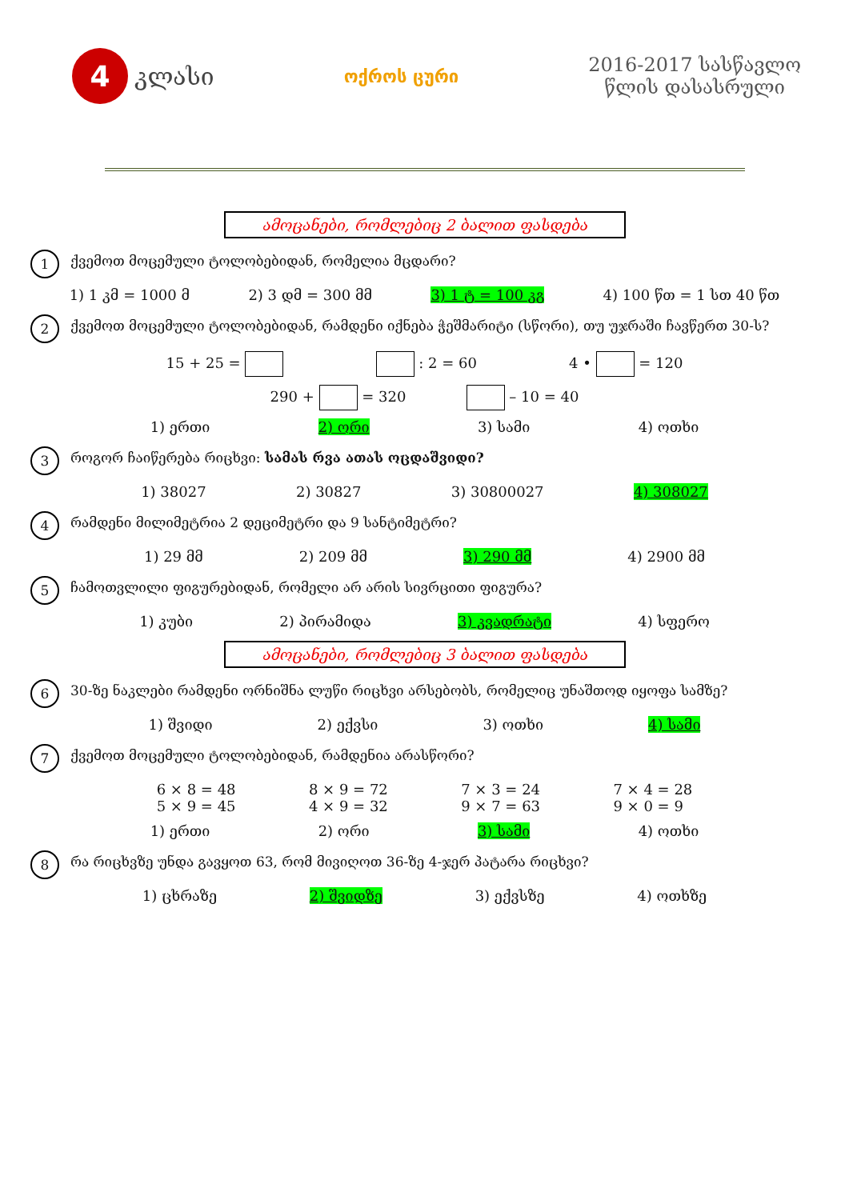4 კლასი
ოქროს ცური
2016-2017 სასწავლო
წლის დასასრული
ამოცანები, რომლებიც 2 ბალით ფასდება
1 ქვემოთ მოცემული ტოლობებიდან, რომელია მცდარი?
1) 1 კმ = 1000 მ 2) 3 დმ = 300 მმ 3) 1 ტ = 100 კგ 4) 100 წთ = 1 სთ 40 წთ
2 ქვემოთ მოცემული ტოლობებიდან, რამდენი იქნება ჭეშმარიტი (სწორი), თუ უჯრაში ჩავწერთ 30-ს?
15 + 25 = : 2 = 60 4 • = 120
290 + = 320 – 10 = 40
1) ერთი 2) ორი 3) სამი 4) ოთხი
3 როგორ ჩაიწერება რიცხვი: სამას რვა ათას ოცდაშვიდი?
1) 38027 2) 30827 3) 30800027 4) 308027
4 რამდენი მილიმეტრია 2 დეციმეტრი და 9 სანტიმეტრი?
1) 29 მმ 2) 209 მმ 3) 290 მმ 4) 2900 მმ
5 ჩამოთვლილი ფიგურებიდან, რომელი არ არის სივრცითი ფიგურა?
1) კუბი 2) პირამიდა 3) კვადრატი 4) სფერო
ამოცანები, რომლებიც 3 ბალით ფასდება
6 30-ზე ნაკლები რამდენი ორნიშნა ლუწი რიცხვი არსებობს, რომელიც უნაშთოდ იყოფა სამზე?
1) შვიდი 2) ექვსი 3) ოთხი 4) სამი
7 ქვემოთ მოცემული ტოლობებიდან, რამდენია არასწორი?
6 × 8 = 48
5 × 9 = 45 8 × 9 = 72
4 × 9 = 32 7 × 3 = 24
9 × 7 = 63 7 × 4 = 28
9 × 0 = 9
1) ერთი 2) ორი 3) სამი 4) ოთხი
8 რა რიცხვზე უნდა გავყოთ 63, რომ მივიღოთ 36-ზე 4-ჯერ პატარა რიცხვი?
1) ცხრაზე 2) შვიდზე 3) ექვსზე 4) ოთხზე